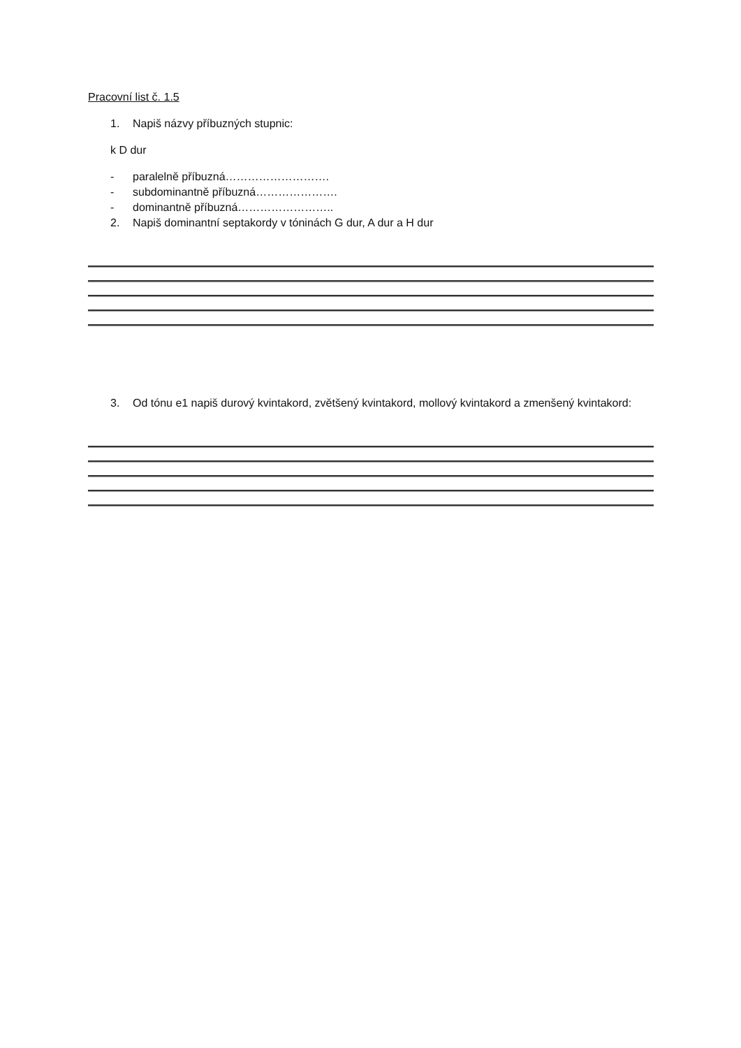Pracovní list č. 1.5
1. Napiš názvy příbuzných stupnic:
k D dur
- paralelně příbuzná……………………….
- subdominantně příbuzná………………….
- dominantně příbuzná……………………..
2. Napiš dominantní septakordy v tóninách G dur, A dur a H dur
3. Od tónu e1 napiš durový kvintakord, zvětšený kvintakord, mollový kvintakord a zmenšený kvintakord: